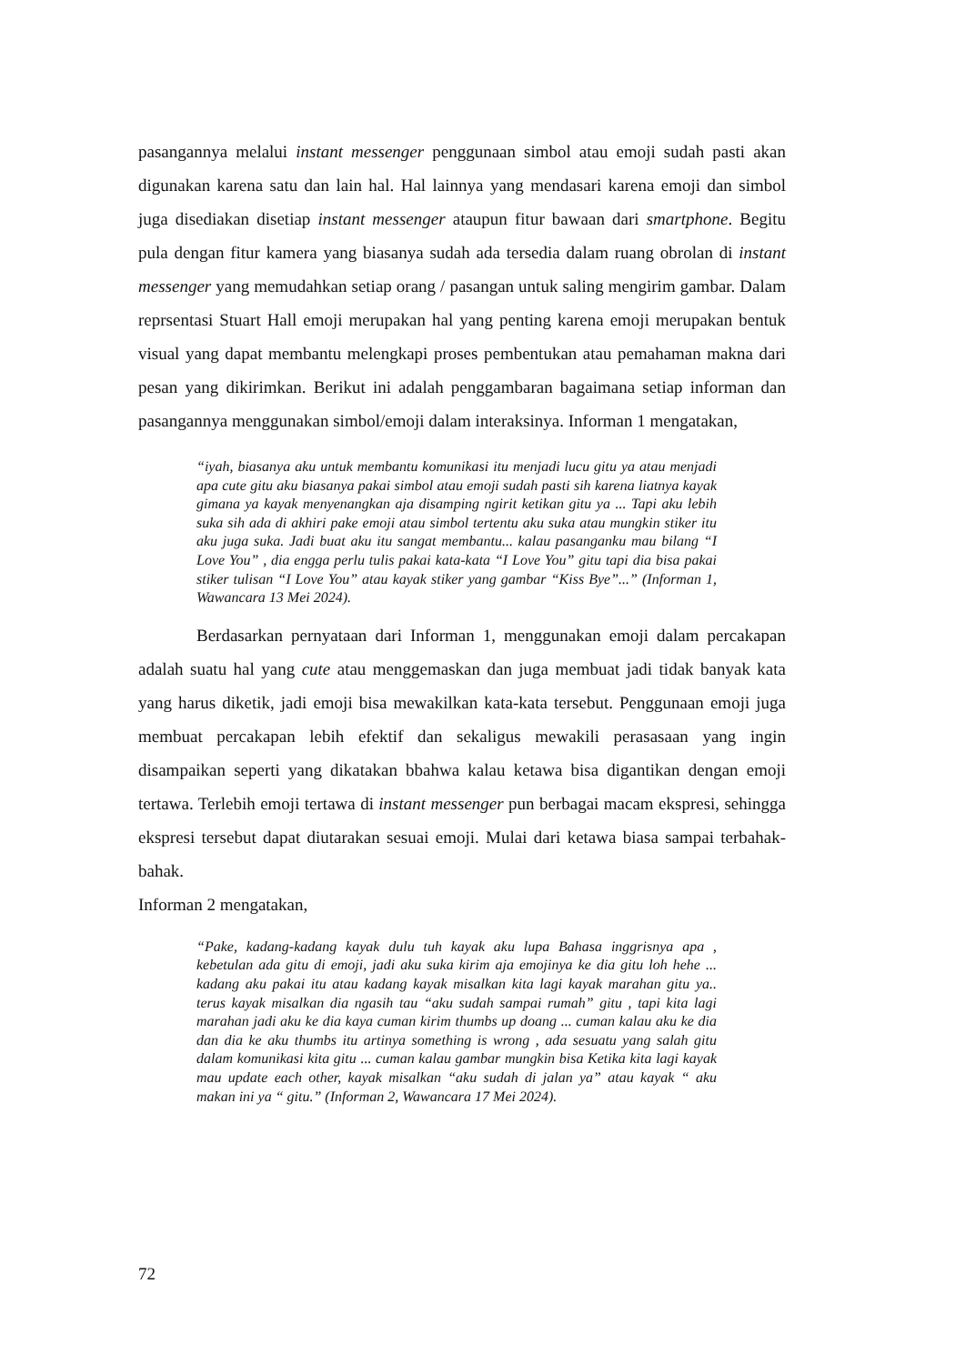pasangannya melalui instant messenger penggunaan simbol atau emoji sudah pasti akan digunakan karena satu dan lain hal. Hal lainnya yang mendasari karena emoji dan simbol juga disediakan disetiap instant messenger ataupun fitur bawaan dari smartphone. Begitu pula dengan fitur kamera yang biasanya sudah ada tersedia dalam ruang obrolan di instant messenger yang memudahkan setiap orang / pasangan untuk saling mengirim gambar. Dalam reprsentasi Stuart Hall emoji merupakan hal yang penting karena emoji merupakan bentuk visual yang dapat membantu melengkapi proses pembentukan atau pemahaman makna dari pesan yang dikirimkan. Berikut ini adalah penggambaran bagaimana setiap informan dan pasangannya menggunakan simbol/emoji dalam interaksinya. Informan 1 mengatakan,
“iyah, biasanya aku untuk membantu komunikasi itu menjadi lucu gitu ya atau menjadi apa cute gitu aku biasanya pakai simbol atau emoji sudah pasti sih karena liatnya kayak gimana ya kayak menyenangkan aja disamping ngirit ketikan gitu ya ... Tapi aku lebih suka sih ada di akhiri pake emoji atau simbol tertentu aku suka atau mungkin stiker itu aku juga suka. Jadi buat aku itu sangat membantu... kalau pasanganku mau bilang “I Love You” , dia engga perlu tulis pakai kata-kata “I Love You” gitu tapi dia bisa pakai stiker tulisan “I Love You” atau kayak stiker yang gambar “Kiss Bye”...” (Informan 1, Wawancara 13 Mei 2024).
Berdasarkan pernyataan dari Informan 1, menggunakan emoji dalam percakapan adalah suatu hal yang cute atau menggemaskan dan juga membuat jadi tidak banyak kata yang harus diketik, jadi emoji bisa mewakilkan kata-kata tersebut. Penggunaan emoji juga membuat percakapan lebih efektif dan sekaligus mewakili perasasaan yang ingin disampaikan seperti yang dikatakan bbahwa kalau ketawa bisa digantikan dengan emoji tertawa. Terlebih emoji tertawa di instant messenger pun berbagai macam ekspresi, sehingga ekspresi tersebut dapat diutarakan sesuai emoji. Mulai dari ketawa biasa sampai terbahak-bahak.
Informan 2 mengatakan,
“Pake, kadang-kadang kayak dulu tuh kayak aku lupa Bahasa inggrisnya apa , kebetulan ada gitu di emoji, jadi aku suka kirim aja emojinya ke dia gitu loh hehe ... kadang aku pakai itu atau kadang kayak misalkan kita lagi kayak marahan gitu ya.. terus kayak misalkan dia ngasih tau “aku sudah sampai rumah” gitu , tapi kita lagi marahan jadi aku ke dia kaya cuman kirim thumbs up doang ... cuman kalau aku ke dia dan dia ke aku thumbs itu artinya something is wrong , ada sesuatu yang salah gitu dalam komunikasi kita gitu ... cuman kalau gambar mungkin bisa Ketika kita lagi kayak mau update each other, kayak misalkan “aku sudah di jalan ya” atau kayak “ aku makan ini ya “ gitu.” (Informan 2, Wawancara 17 Mei 2024).
72